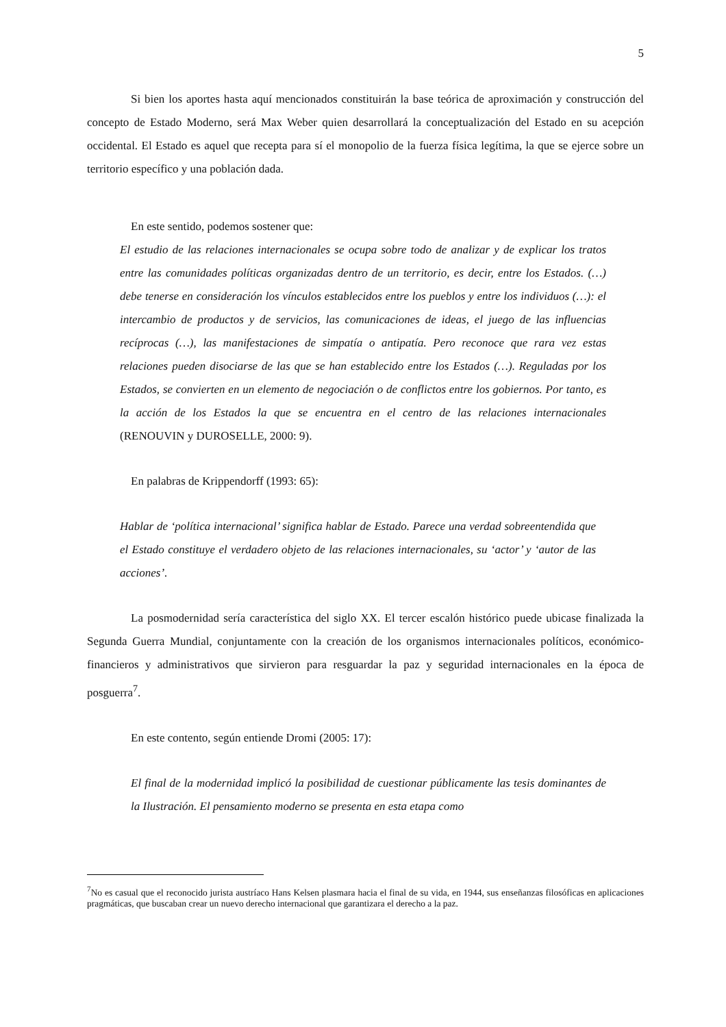5
Si bien los aportes hasta aquí mencionados constituirán la base teórica de aproximación y construcción del concepto de Estado Moderno, será Max Weber quien desarrollará la conceptualización del Estado en su acepción occidental. El Estado es aquel que recepta para sí el monopolio de la fuerza física legítima, la que se ejerce sobre un territorio específico y una población dada.
En este sentido, podemos sostener que:
El estudio de las relaciones internacionales se ocupa sobre todo de analizar y de explicar los tratos entre las comunidades políticas organizadas dentro de un territorio, es decir, entre los Estados. (…) debe tenerse en consideración los vínculos establecidos entre los pueblos y entre los individuos (…): el intercambio de productos y de servicios, las comunicaciones de ideas, el juego de las influencias recíprocas (…), las manifestaciones de simpatía o antipatía. Pero reconoce que rara vez estas relaciones pueden disociarse de las que se han establecido entre los Estados (…). Reguladas por los Estados, se convierten en un elemento de negociación o de conflictos entre los gobiernos. Por tanto, es la acción de los Estados la que se encuentra en el centro de las relaciones internacionales (RENOUVIN y DUROSELLE, 2000: 9).
En palabras de Krippendorff (1993: 65):
Hablar de ‘política internacional’ significa hablar de Estado. Parece una verdad sobreentendida que el Estado constituye el verdadero objeto de las relaciones internacionales, su ‘actor’ y ‘autor de las acciones’.
La posmodernidad sería característica del siglo XX. El tercer escalón histórico puede ubicase finalizada la Segunda Guerra Mundial, conjuntamente con la creación de los organismos internacionales políticos, económico-financieros y administrativos que sirvieron para resguardar la paz y seguridad internacionales en la época de posguerra<sup>7</sup>.
En este contento, según entiende Dromi (2005: 17):
El final de la modernidad implicó la posibilidad de cuestionar públicamente las tesis dominantes de la Ilustración. El pensamiento moderno se presenta en esta etapa como
<sup>7</sup> No es casual que el reconocido jurista austríaco Hans Kelsen plasmara hacia el final de su vida, en 1944, sus enseñanzas filosóficas en aplicaciones pragmáticas, que buscaban crear un nuevo derecho internacional que garantizara el derecho a la paz.